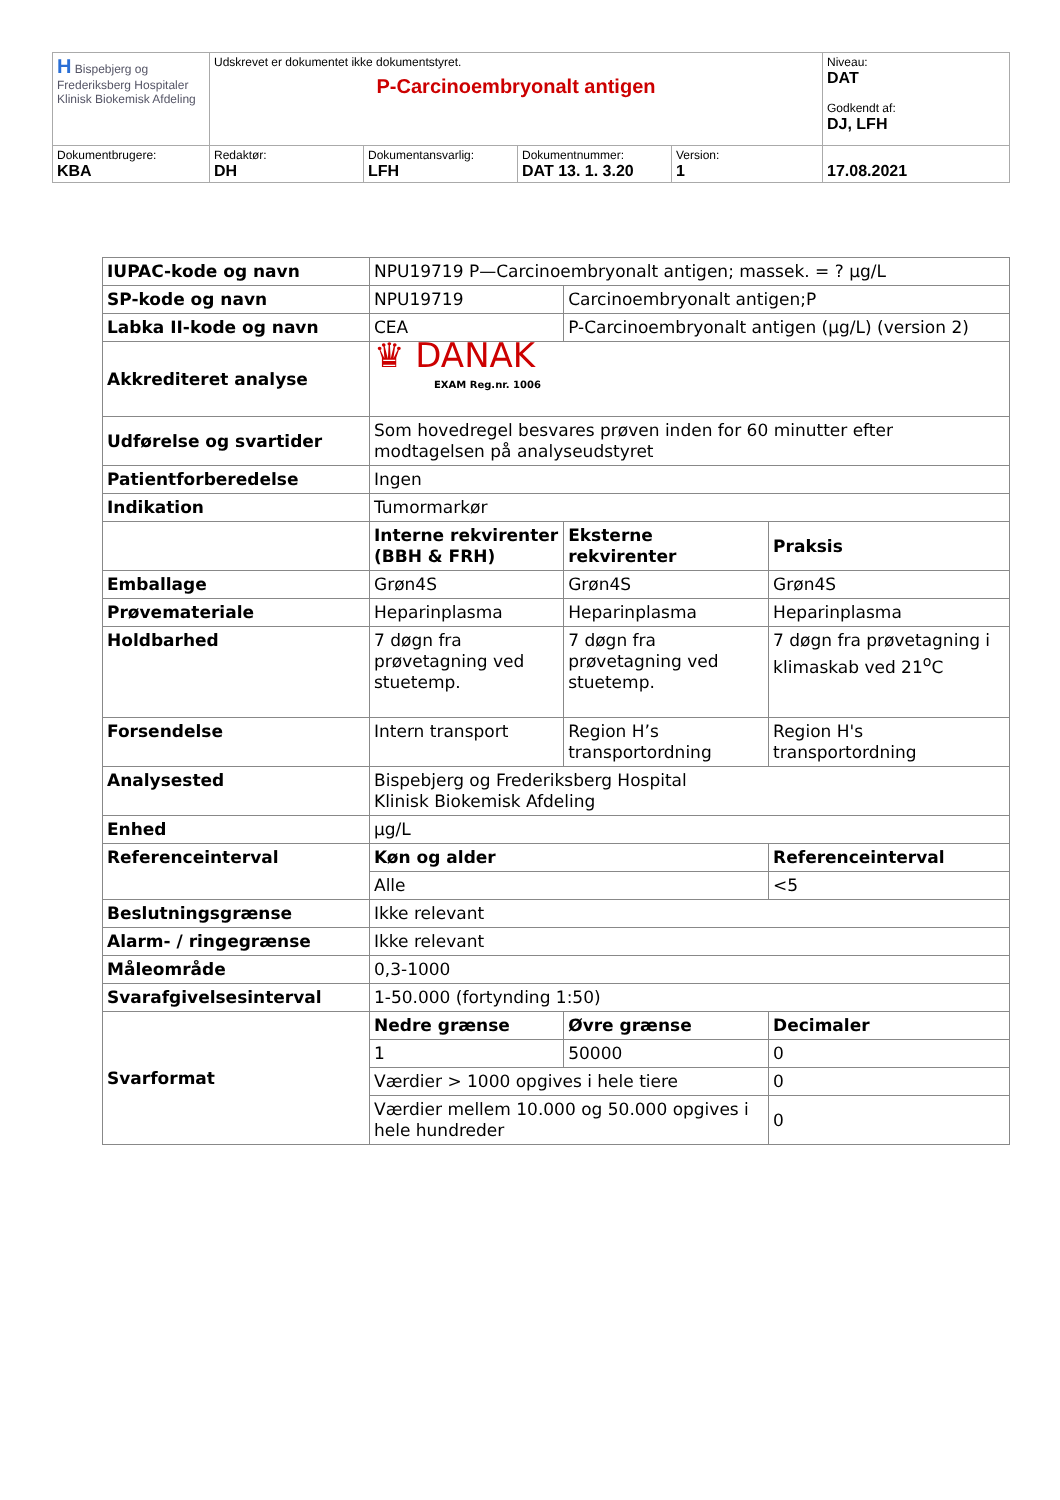| H Bispebjerg og Frederiksberg Hospitaler Klinisk Biokemisk Afdeling | Udskrevet er dokumentet ikke dokumentstyret. P-Carcinoembryonalt antigen | | | | Niveau: DAT Godkendt af: DJ, LFH |
| Dokumentbrugere: KBA | Redaktør: DH | Dokumentansvarlig: LFH | Dokumentnummer: DAT 13. 1. 3.20 | Version: 1 | 17.08.2021 |
| IUPAC-kode og navn | NPU19719 P—Carcinoembryonalt antigen; massek. = ? µg/L | | | |
| SP-kode og navn | NPU19719 | Carcinoembryonalt antigen;P | | |
| Labka II-kode og navn | CEA | P-Carcinoembryonalt antigen (µg/L) (version 2) | | |
| Akkrediteret analyse | ♛ DANAK EXAM Reg.nr. 1006 | | | |
| Udførelse og svartider | Som hovedregel besvares prøven inden for 60 minutter efter modtagelsen på analyseudstyret | | | |
| Patientforberedelse | Ingen | | | |
| Indikation | Tumormarkør | | | |
| | Interne rekvirenter (BBH & FRH) | | Eksterne rekvirenter | Praksis |
| Emballage | Grøn4S | | Grøn4S | Grøn4S |
| Prøvemateriale | Heparinplasma | | Heparinplasma | Heparinplasma |
| Holdbarhed | 7 døgn fra prøvetagning ved stuetemp. | | 7 døgn fra prøvetagning ved stuetemp. | 7 døgn fra prøvetagning i klimaskab ved 21<sup>o</sup>C |
| Forsendelse | Intern transport | | Region H’s transportordning | Region H's transportordning |
| Analysested | Bispebjerg og Frederiksberg Hospital Klinisk Biokemisk Afdeling | | | |
| Enhed | µg/L | | | |
| Referenceinterval | Køn og alder | | | Referenceinterval |
| | Alle | | | <5 |
| Beslutningsgrænse | Ikke relevant | | | |
| Alarm- / ringegrænse | Ikke relevant | | | |
| Måleområde | 0,3-1000 | | | |
| Svarafgivelsesinterval | 1-50.000 (fortynding 1:50) | | | |
| Svarformat | Nedre grænse | | Øvre grænse | Decimaler |
| | 1 | | 50000 | 0 |
| | Værdier > 1000 opgives i hele tiere | | | 0 |
| | Værdier mellem 10.000 og 50.000 opgives i hele hundreder | | | 0 |